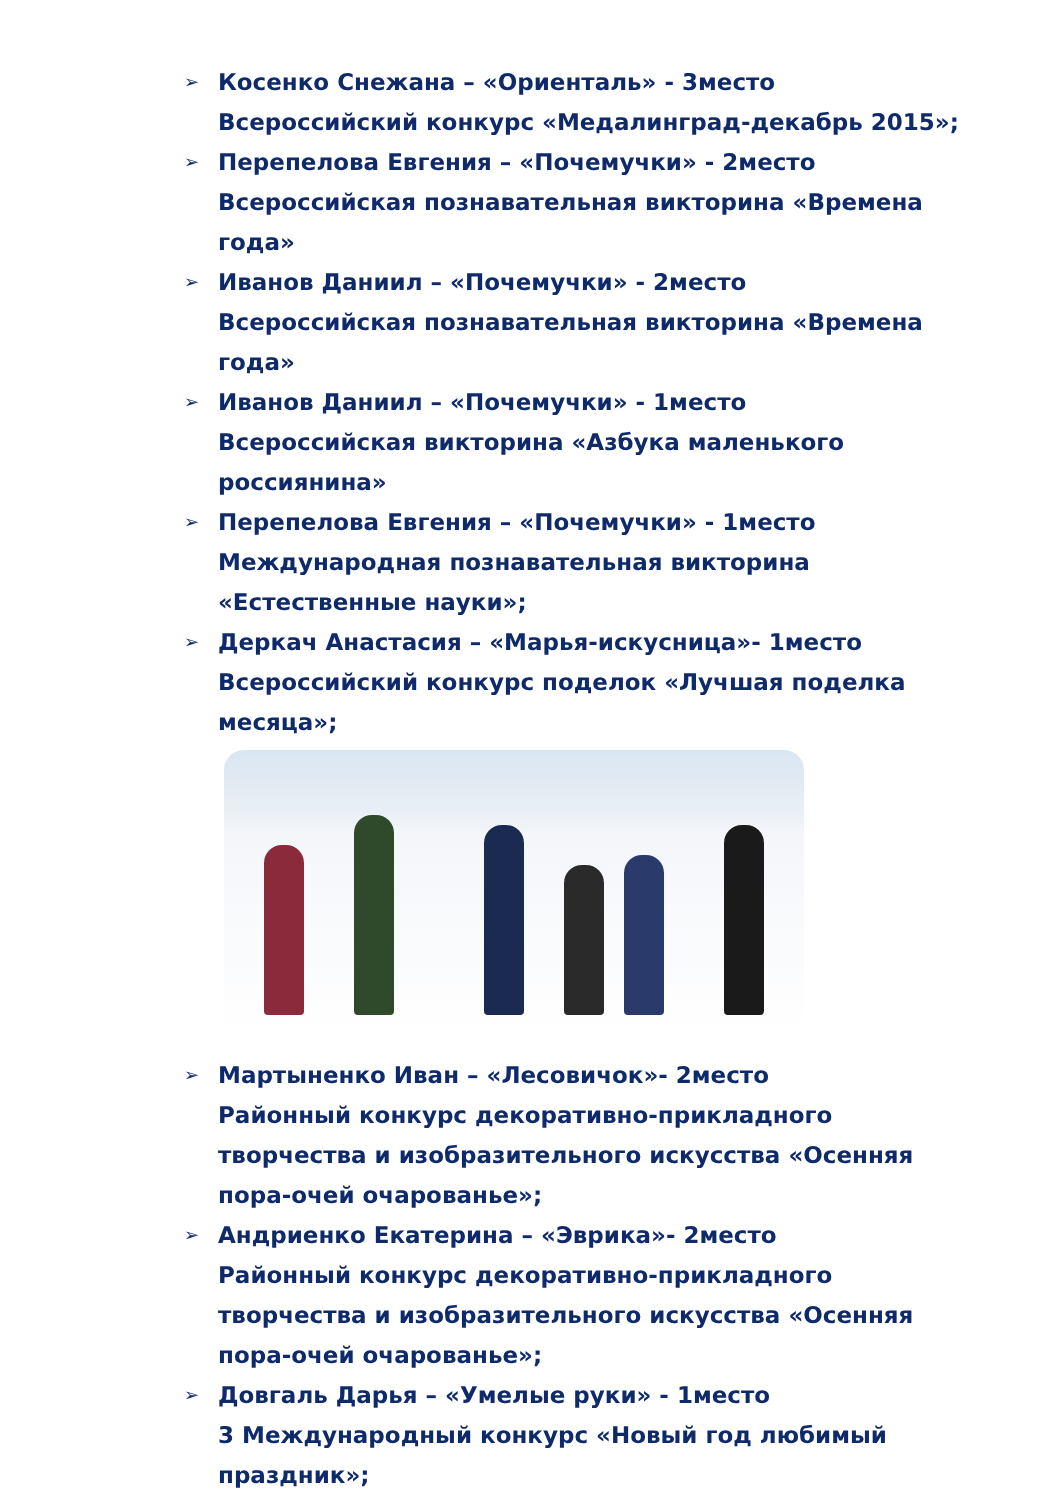➢
Косенко Снежана – «Ориенталь» - 3место
Всероссийский конкурс «Медалинград-декабрь 2015»;
➢
Перепелова Евгения – «Почемучки» - 2место
Всероссийская познавательная викторина «Времена года»
➢
Иванов Даниил – «Почемучки» - 2место
Всероссийская познавательная викторина «Времена года»
➢
Иванов Даниил – «Почемучки» - 1место
Всероссийская викторина «Азбука маленького россиянина»
➢
Перепелова Евгения – «Почемучки» - 1место
Международная познавательная викторина «Естественные науки»;
➢
Деркач Анастасия – «Марья-искусница»- 1место
Всероссийский конкурс поделок «Лучшая поделка месяца»;
➢
Мартыненко Иван – «Лесовичок»- 2место
Районный конкурс декоративно-прикладного творчества и изобразительного искусства «Осенняя пора-очей очарованье»;
➢
Андриенко Екатерина – «Эврика»- 2место
Районный конкурс декоративно-прикладного творчества и изобразительного искусства «Осенняя пора-очей очарованье»;
➢
Довгаль Дарья – «Умелые руки» - 1место
3 Международный конкурс «Новый год любимый праздник»;